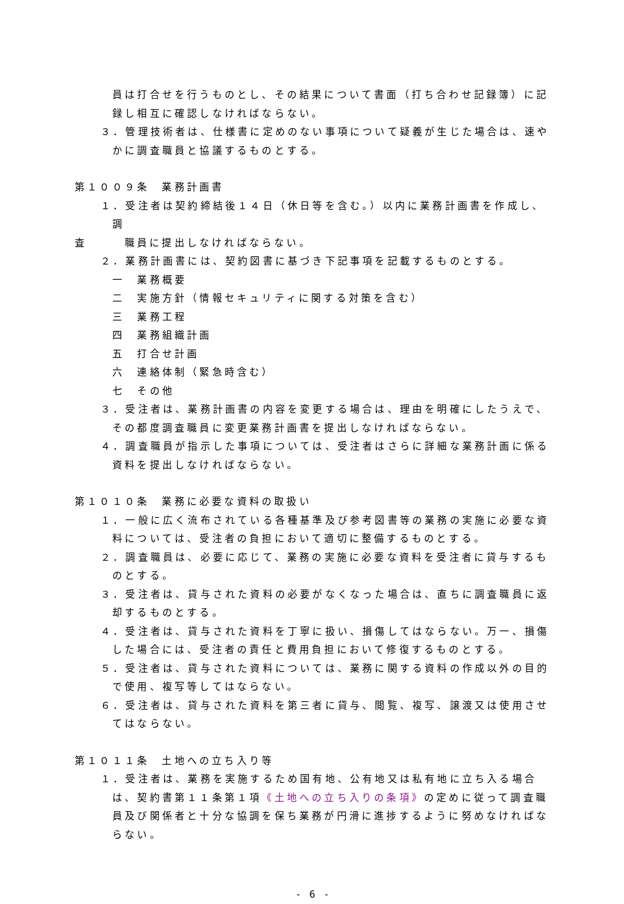員は打合せを行うものとし、その結果について書面（打ち合わせ記録簿）に記録し相互に確認しなければならない。
３．管理技術者は、仕様書に定めのない事項について疑義が生じた場合は、速やかに調査職員と協議するものとする。
第１００９条　業務計画書
１．受注者は契約締結後１４日（休日等を含む。）以内に業務計画書を作成し、調
査　　　職員に提出しなければならない。
２．業務計画書には、契約図書に基づき下記事項を記載するものとする。
一　業務概要
二　実施方針（情報セキュリティに関する対策を含む）
三　業務工程
四　業務組織計画
五　打合せ計画
六　連絡体制（緊急時含む）
七　その他
３．受注者は、業務計画書の内容を変更する場合は、理由を明確にしたうえで、その都度調査職員に変更業務計画書を提出しなければならない。
４．調査職員が指示した事項については、受注者はさらに詳細な業務計画に係る資料を提出しなければならない。
第１０１０条　業務に必要な資料の取扱い
１．一般に広く流布されている各種基準及び参考図書等の業務の実施に必要な資料については、受注者の負担において適切に整備するものとする。
２．調査職員は、必要に応じて、業務の実施に必要な資料を受注者に貸与するものとする。
３．受注者は、貸与された資料の必要がなくなった場合は、直ちに調査職員に返却するものとする。
４．受注者は、貸与された資料を丁寧に扱い、損傷してはならない。万一、損傷した場合には、受注者の責任と費用負担において修復するものとする。
５．受注者は、貸与された資料については、業務に関する資料の作成以外の目的で使用、複写等してはならない。
６．受注者は、貸与された資料を第三者に貸与、閲覧、複写、譲渡又は使用させてはならない。
第１０１１条　土地への立ち入り等
１．受注者は、業務を実施するため国有地、公有地又は私有地に立ち入る場合は、契約書第１１条第１項《土地への立ち入りの条項》の定めに従って調査職員及び関係者と十分な協調を保ち業務が円滑に進捗するように努めなければならない。
- 6 -